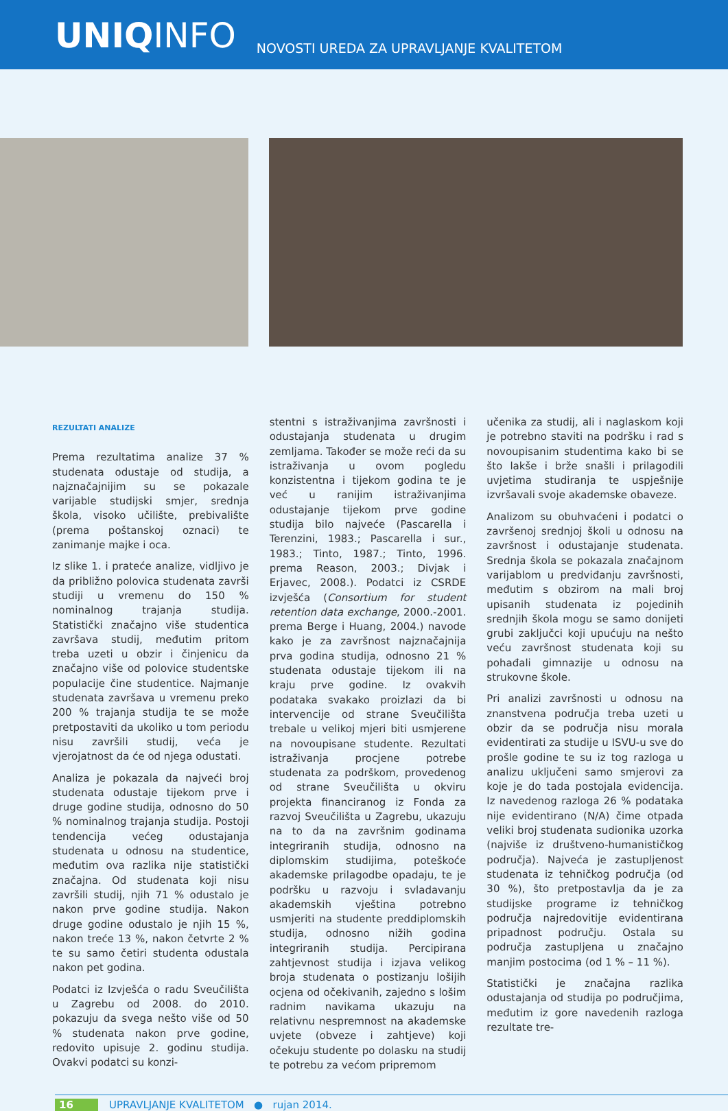UNIQINFO
NOVOSTI UREDA ZA UPRAVLJANJE KVALITETOM
REZULTATI ANALIZE
Prema rezultatima analize 37 % studenata odustaje od studija, a najznačajnijim su se pokazale varijable studijski smjer, srednja škola, visoko učilište, prebivalište (prema poštanskoj oznaci) te zanimanje majke i oca.
Iz slike 1. i prateće analize, vidljivo je da približno polovica studenata završi studiji u vremenu do 150 % nominalnog trajanja studija. Statistički značajno više studentica završava studij, međutim pritom treba uzeti u obzir i činjenicu da značajno više od polovice studentske populacije čine studentice. Najmanje studenata završava u vremenu preko 200 % trajanja studija te se može pretpostaviti da ukoliko u tom periodu nisu završili studij, veća je vjerojatnost da će od njega odustati.
Analiza je pokazala da najveći broj studenata odustaje tijekom prve i druge godine studija, odnosno do 50 % nominalnog trajanja studija. Postoji tendencija većeg odustajanja studenata u odnosu na studentice, međutim ova razlika nije statistički značajna. Od studenata koji nisu završili studij, njih 71 % odustalo je nakon prve godine studija. Nakon druge godine odustalo je njih 15 %, nakon treće 13 %, nakon četvrte 2 % te su samo četiri studenta odustala nakon pet godina.
Podatci iz Izvješća o radu Sveučilišta u Zagrebu od 2008. do 2010. pokazuju da svega nešto više od 50 % studenata nakon prve godine, redovito upisuje 2. godinu studija. Ovakvi podatci su konzi-
stentni s istraživanjima završnosti i odustajanja studenata u drugim zemljama. Također se može reći da su istraživanja u ovom pogledu konzistentna i tijekom godina te je već u ranijim istraživanjima odustajanje tijekom prve godine studija bilo najveće (Pascarella i Terenzini, 1983.; Pascarella i sur., 1983.; Tinto, 1987.; Tinto, 1996. prema Reason, 2003.; Divjak i Erjavec, 2008.). Podatci iz CSRDE izvješća (Consortium for student retention data exchange, 2000.-2001. prema Berge i Huang, 2004.) navode kako je za završnost najznačajnija prva godina studija, odnosno 21 % studenata odustaje tijekom ili na kraju prve godine. Iz ovakvih podataka svakako proizlazi da bi intervencije od strane Sveučilišta trebale u velikoj mjeri biti usmjerene na novoupisane studente. Rezultati istraživanja procjene potrebe studenata za podrškom, provedenog od strane Sveučilišta u okviru projekta financiranog iz Fonda za razvoj Sveučilišta u Zagrebu, ukazuju na to da na završnim godinama integriranih studija, odnosno na diplomskim studijima, poteškoće akademske prilagodbe opadaju, te je podršku u razvoju i svladavanju akademskih vještina potrebno usmjeriti na studente preddiplomskih studija, odnosno nižih godina integriranih studija. Percipirana zahtjevnost studija i izjava velikog broja studenata o postizanju lošijih ocjena od očekivanih, zajedno s lošim radnim navikama ukazuju na relativnu nespremnost na akademske uvjete (obveze i zahtjeve) koji očekuju studente po dolasku na studij te potrebu za većom pripremom
učenika za studij, ali i naglaskom koji je potrebno staviti na podršku i rad s novoupisanim studentima kako bi se što lakše i brže snašli i prilagodili uvjetima studiranja te uspješnije izvršavali svoje akademske obaveze.
Analizom su obuhvaćeni i podatci o završenoj srednjoj školi u odnosu na završnost i odustajanje studenata. Srednja škola se pokazala značajnom varijablom u predviđanju završnosti, međutim s obzirom na mali broj upisanih studenata iz pojedinih srednjih škola mogu se samo donijeti grubi zaključci koji upućuju na nešto veću završnost studenata koji su pohađali gimnazije u odnosu na strukovne škole.
Pri analizi završnosti u odnosu na znanstvena područja treba uzeti u obzir da se područja nisu morala evidentirati za studije u ISVU-u sve do prošle godine te su iz tog razloga u analizu uključeni samo smjerovi za koje je do tada postojala evidencija. Iz navedenog razloga 26 % podataka nije evidentirano (N/A) čime otpada veliki broj studenata sudionika uzorka (najviše iz društveno-humanističkog područja). Najveća je zastupljenost studenata iz tehničkog područja (od 30 %), što pretpostavlja da je za studijske programe iz tehničkog područja najredovitije evidentirana pripadnost području. Ostala su područja zastupljena u značajno manjim postocima (od 1 % – 11 %).
Statistički je značajna razlika odustajanja od studija po područjima, međutim iz gore navedenih razloga rezultate tre-
16 UPRAVLJANJE KVALITETOM ● rujan 2014.